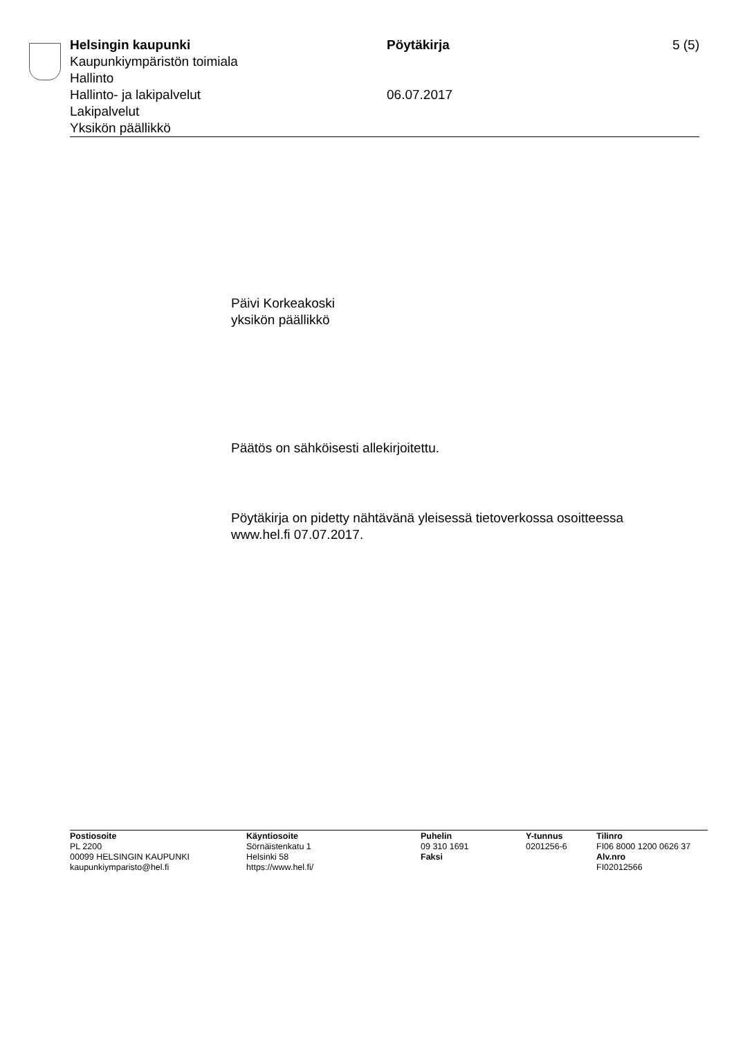Helsingin kaupunki
Kaupunkiympäristön toimiala
Hallinto
Hallinto- ja lakipalvelut
Lakipalvelut
Yksikön päällikkö
Pöytäkirja
06.07.2017
5 (5)
Päivi Korkeakoski
yksikön päällikkö
Päätös on sähköisesti allekirjoitettu.
Pöytäkirja on pidetty nähtävänä yleisessä tietoverkossa osoitteessa
www.hel.fi 07.07.2017.
Postiosoite
PL 2200
00099 HELSINGIN KAUPUNKI
kaupunkiymparisto@hel.fi
Käyntiosoite
Sörnäistenkatu 1
Helsinki 58
https://www.hel.fi/
Puhelin
09 310 1691
Faksi
Y-tunnus
0201256-6
Tilinro
FI06 8000 1200 0626 37
Alv.nro
FI02012566